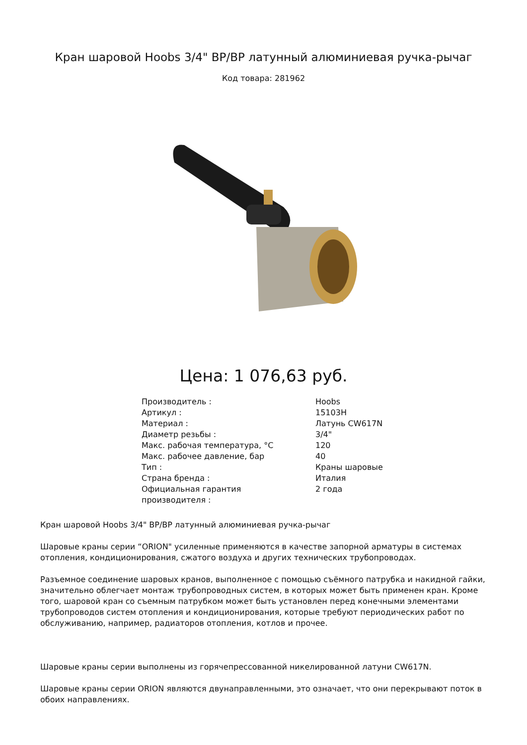Кран шаровой Hoobs 3/4" ВР/ВР латунный алюминиевая ручка-рычаг
Код товара: 281962
Цена: 1 076,63 руб.
| Производитель : | Hoobs |
| Артикул : | 15103H |
| Материал : | Латунь CW617N |
| Диаметр резьбы : | 3/4" |
| Макс. рабочая температура, °C | 120 |
| Макс. рабочее давление, бар | 40 |
| Тип : | Краны шаровые |
| Страна бренда : | Италия |
| Официальная гарантия производителя : | 2 года |
Кран шаровой Hoobs 3/4" ВР/ВР латунный алюминиевая ручка-рычаг
Шаровые краны серии “ORION" усиленные применяются в качестве запорной арматуры в системах отопления, кондиционирования, сжатого воздуха и других технических трубопроводах.
Разъемное соединение шаровых кранов, выполненное с помощью съёмного патрубка и накидной гайки, значительно облегчает монтаж трубопроводных систем, в которых может быть применен кран. Кроме того, шаровой кран со съемным патрубком может быть установлен перед конечными элементами трубопроводов систем отопления и кондиционирования, которые требуют периодических работ по обслуживанию, например, радиаторов отопления, котлов и прочее.
Шаровые краны серии выполнены из горячепрессованной никелированной латуни CW617N.
Шаровые краны серии ORION являются двунаправленными, это означает, что они перекрывают поток в обоих направлениях.